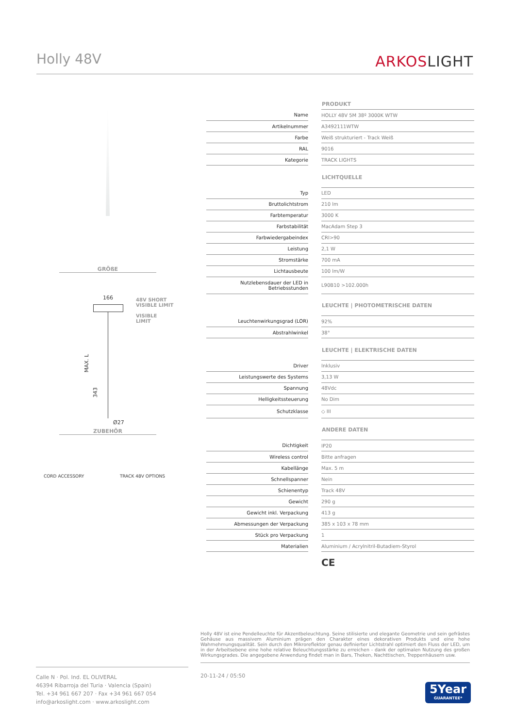Holly 48V
ARKOSLIGHT
GRÖßE
166
48V SHORT
VISIBLE LIMIT
VISIBLE
LIMIT
MAX. L
343
Ø27
ZUBEHÖR
CORD ACCESSORY TRACK 48V OPTIONS
| | | PRODUKT |
| Name | | HOLLY 48V 5M 38º 3000K WTW |
| Artikelnummer | | A3492111WTW |
| Farbe | | Weiß strukturiert - Track Weiß |
| RAL | | 9016 |
| Kategorie | | TRACK LIGHTS |
| | | LICHTQUELLE |
| Typ | | LED |
| Bruttolichtstrom | | 210 lm |
| Farbtemperatur | | 3000 K |
| Farbstabilität | | MacAdam Step 3 |
| Farbwiedergabeindex | | CRI>90 |
| Leistung | | 2,1 W |
| Stromstärke | | 700 mA |
| Lichtausbeute | | 100 lm/W |
| Nutzlebensdauer der LED in Betriebsstunden | | L90B10 >102.000h |
| | | LEUCHTE / PHOTOMETRISCHE DATEN |
| Leuchtenwirkungsgrad (LOR) | | 92% |
| Abstrahlwinkel | | 38° |
| | | LEUCHTE / ELEKTRISCHE DATEN |
| Driver | | Inklusiv |
| Leistungswerte des Systems | | 3,13 W |
| Spannung | | 48Vdc |
| Helligkeitssteuerung | | No Dim |
| Schutzklasse | | ◇ III |
| | | ANDERE DATEN |
| Dichtigkeit | | IP20 |
| Wireless control | | Bitte anfragen |
| Kabellänge | | Max. 5 m |
| Schnellspanner | | Nein |
| Schienentyp | | Track 48V |
| Gewicht | | 290 g |
| Gewicht inkl. Verpackung | | 413 g |
| Abmessungen der Verpackung | | 385 x 103 x 78 mm |
| Stück pro Verpackung | | 1 |
| Materialien | | Aluminium / Acrylnitril-Butadiem-Styrol |
CE
Holly 48V ist eine Pendelleuchte für Akzentbeleuchtung. Seine stilisierte und elegante Geometrie und sein gefrästes Gehäuse aus massivem Aluminium prägen den Charakter eines dekorativen Produkts und eine hohe Wahrnehmungsqualität. Sein durch den Mikroreflektor genau definierter Lichtstrahl optimiert den Fluss der LED, um in der Arbeitsebene eine hohe relative Beleuchtungsstärke zu erreichen - dank der optimalen Nutzung des großen Wirkungsgrades. Die angegebene Anwendung findet man in Bars, Theken, Nachttischen, Treppenhäusern usw.
Calle N · Pol. Ind. EL OLIVERAL
46394 Ribarroja del Turia · Valencia (Spain)
Tel. +34 961 667 207 · Fax +34 961 667 054
info@arkoslight.com · www.arkoslight.com
20-11-24 / 05:50
5Year
GUARANTEE*